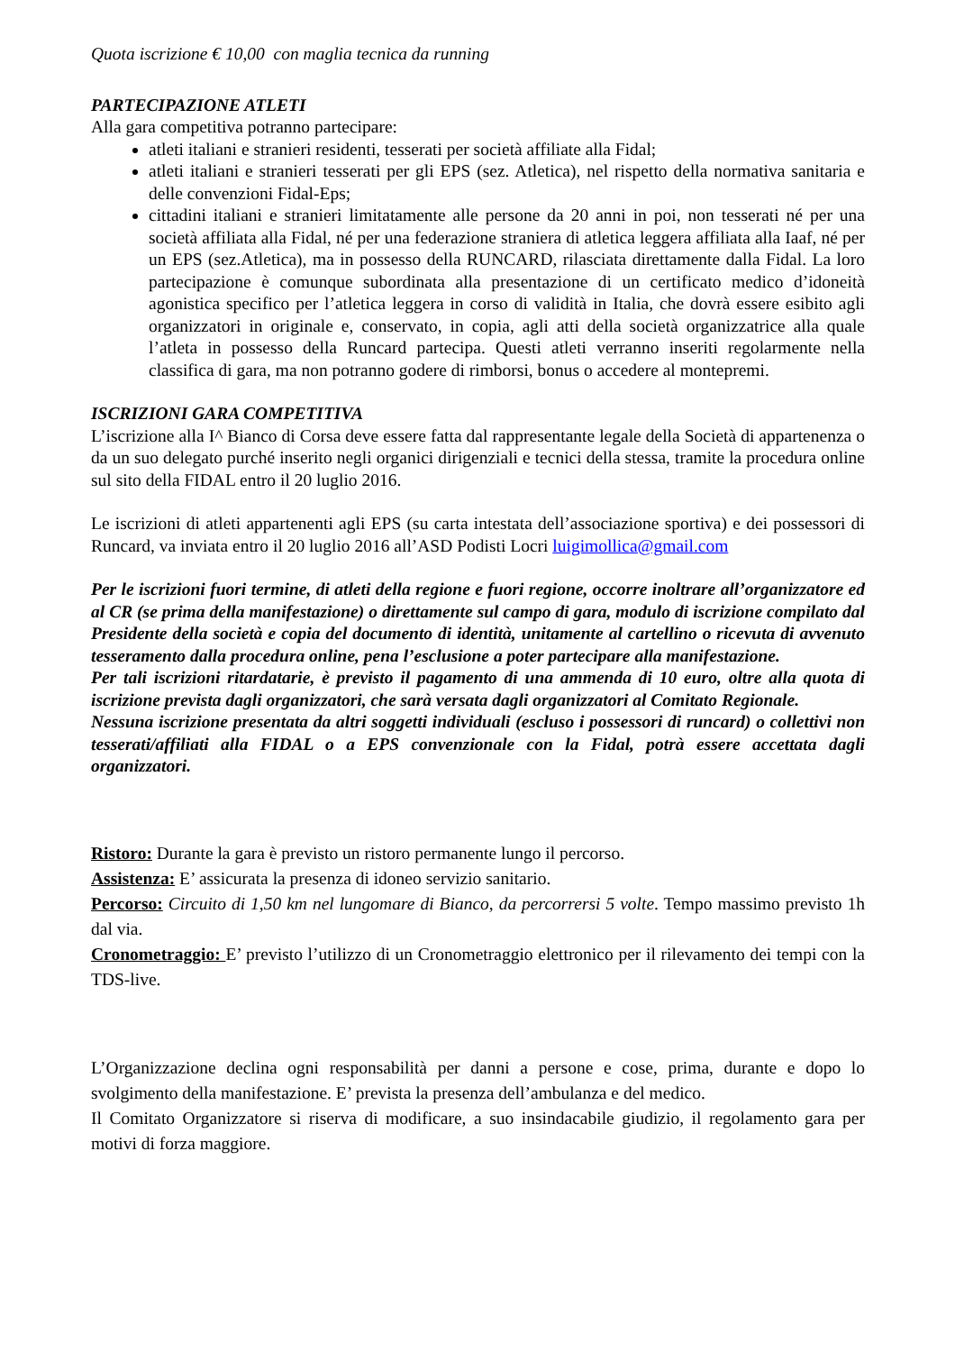Quota iscrizione € 10,00 con maglia tecnica da running
PARTECIPAZIONE ATLETI
Alla gara competitiva potranno partecipare:
atleti italiani e stranieri residenti, tesserati per società affiliate alla Fidal;
atleti italiani e stranieri tesserati per gli EPS (sez. Atletica), nel rispetto della normativa sanitaria e delle convenzioni Fidal-Eps;
cittadini italiani e stranieri limitatamente alle persone da 20 anni in poi, non tesserati né per una società affiliata alla Fidal, né per una federazione straniera di atletica leggera affiliata alla Iaaf, né per un EPS (sez.Atletica), ma in possesso della RUNCARD, rilasciata direttamente dalla Fidal. La loro partecipazione è comunque subordinata alla presentazione di un certificato medico d’idoneità agonistica specifico per l’atletica leggera in corso di validità in Italia, che dovrà essere esibito agli organizzatori in originale e, conservato, in copia, agli atti della società organizzatrice alla quale l’atleta in possesso della Runcard partecipa. Questi atleti verranno inseriti regolarmente nella classifica di gara, ma non potranno godere di rimborsi, bonus o accedere al montepremi.
ISCRIZIONI GARA COMPETITIVA
L’iscrizione alla I^ Bianco di Corsa deve essere fatta dal rappresentante legale della Società di appartenenza o da un suo delegato purché inserito negli organici dirigenziali e tecnici della stessa, tramite la procedura online sul sito della FIDAL entro il 20 luglio 2016.
Le iscrizioni di atleti appartenenti agli EPS (su carta intestata dell’associazione sportiva) e dei possessori di Runcard, va inviata entro il 20 luglio 2016 all’ASD Podisti Locri luigimollica@gmail.com
Per le iscrizioni fuori termine, di atleti della regione e fuori regione, occorre inoltrare all’organizzatore ed al CR (se prima della manifestazione) o direttamente sul campo di gara, modulo di iscrizione compilato dal Presidente della società e copia del documento di identità, unitamente al cartellino o ricevuta di avvenuto tesseramento dalla procedura online, pena l’esclusione a poter partecipare alla manifestazione.
Per tali iscrizioni ritardatarie, è previsto il pagamento di una ammenda di 10 euro, oltre alla quota di iscrizione prevista dagli organizzatori, che sarà versata dagli organizzatori al Comitato Regionale.
Nessuna iscrizione presentata da altri soggetti individuali (escluso i possessori di runcard) o collettivi non tesserati/affiliati alla FIDAL o a EPS convenzionale con la Fidal, potrà essere accettata dagli organizzatori.
Ristoro: Durante la gara è previsto un ristoro permanente lungo il percorso.
Assistenza: E’ assicurata la presenza di idoneo servizio sanitario.
Percorso: Circuito di 1,50 km nel lungomare di Bianco, da percorrersi 5 volte. Tempo massimo previsto 1h dal via.
Cronometraggio: E’ previsto l’utilizzo di un Cronometraggio elettronico per il rilevamento dei tempi con la TDS-live.
L’Organizzazione declina ogni responsabilità per danni a persone e cose, prima, durante e dopo lo svolgimento della manifestazione. E’ prevista la presenza dell’ambulanza e del medico.
Il Comitato Organizzatore si riserva di modificare, a suo insindacabile giudizio, il regolamento gara per motivi di forza maggiore.